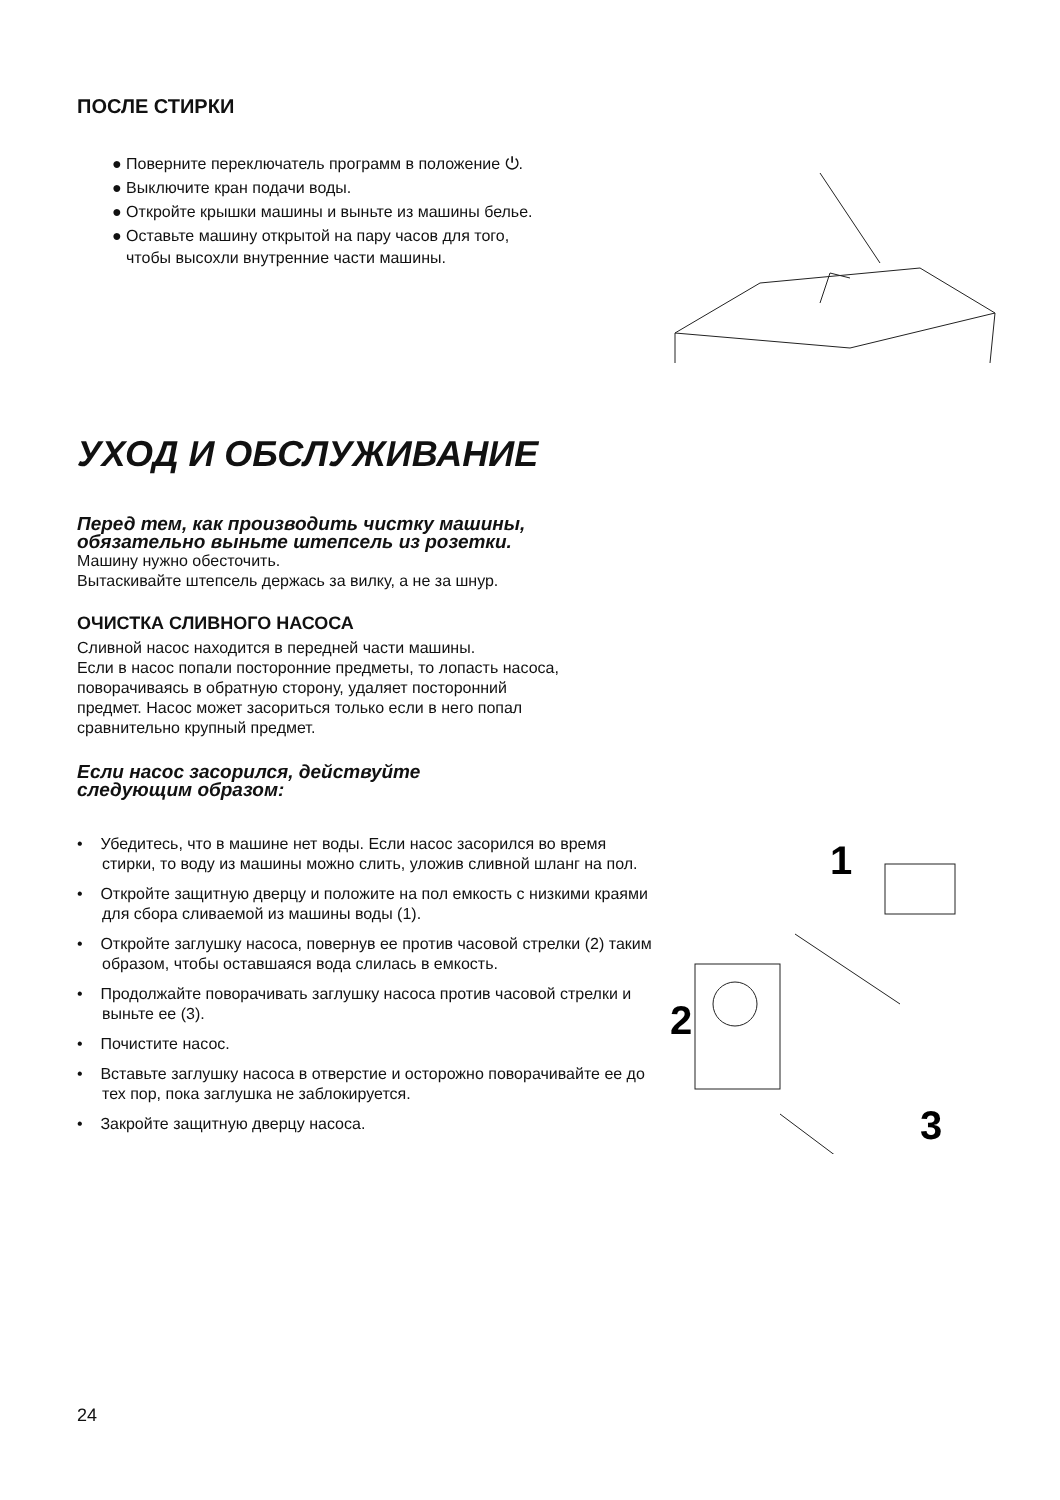ПОСЛЕ СТИРКИ
● Поверните переключатель программ в положение ⏻.
● Выключите кран подачи воды.
● Откройте крышки машины и выньте из машины белье.
● Оставьте машину открытой на пару часов для того, чтобы высохли внутренние части машины.
УХОД И ОБСЛУЖИВАНИЕ
Перед тем, как производить чистку машины,
обязательно выньте штепсель из розетки.
Машину нужно обесточить.
Вытаскивайте штепсель держась за вилку, а не за шнур.
ОЧИСТКА СЛИВНОГО НАСОСА
Сливной насос находится в передней части машины.
Если в насос попали посторонние предметы, то лопасть насоса,
поворачиваясь в обратную сторону, удаляет посторонний
предмет. Насос может засориться только если в него попал
сравнительно крупный предмет.
Если насос засорился, действуйте
следующим образом:
• Убедитесь, что в машине нет воды. Если насос засорился во время стирки, то воду из машины можно слить, уложив сливной шланг на пол.
• Откройте защитную дверцу и положите на пол емкость с низкими краями для сбора сливаемой из машины воды (1).
• Откройте заглушку насоса, повернув ее против часовой стрелки (2) таким образом, чтобы оставшаяся вода слилась в емкость.
• Продолжайте поворачивать заглушку насоса против часовой стрелки и выньте ее (3).
• Почистите насос.
• Вставьте заглушку насоса в отверстие и осторожно поворачивайте ее до тех пор, пока заглушка не заблокируется.
• Закройте защитную дверцу насоса.
1
2
3
24